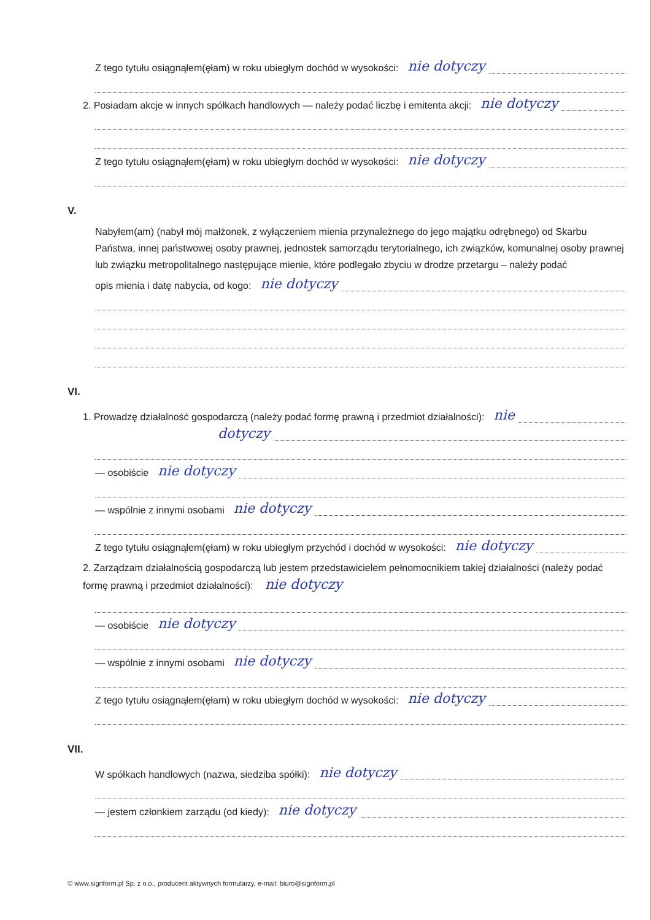Z tego tytułu osiągnąłem(ęłam) w roku ubiegłym dochód w wysokości: nie dotyczy
2. Posiadam akcje w innych spółkach handlowych — należy podać liczbę i emitenta akcji: nie dotyczy
Z tego tytułu osiągnąłem(ęłam) w roku ubiegłym dochód w wysokości: nie dotyczy
V.
Nabyłem(am) (nabył mój małżonek, z wyłączeniem mienia przynależnego do jego majątku odrębnego) od Skarbu Państwa, innej państwowej osoby prawnej, jednostek samorządu terytorialnego, ich związków, komunalnej osoby prawnej lub związku metropolitalnego następujące mienie, które podlegało zbyciu w drodze przetargu – należy podać
opis mienia i datę nabycia, od kogo: nie dotyczy
VI.
1. Prowadzę działalność gospodarczą (należy podać formę prawną i przedmiot działalności): nie
dotyczy
— osobiście nie dotyczy
— wspólnie z innymi osobami nie dotyczy
Z tego tytułu osiągnąłem(ęłam) w roku ubiegłym przychód i dochód w wysokości: nie dotyczy
2. Zarządzam działalnością gospodarczą lub jestem przedstawicielem pełnomocnikiem takiej działalności (należy podać formę prawną i przedmiot działalności): nie dotyczy
— osobiście nie dotyczy
— wspólnie z innymi osobami nie dotyczy
Z tego tytułu osiągnąłem(ęłam) w roku ubiegłym dochód w wysokości: nie dotyczy
VII.
W spółkach handlowych (nazwa, siedziba spółki): nie dotyczy
— jestem członkiem zarządu (od kiedy): nie dotyczy
© www.signform.pl Sp. z o.o., producent aktywnych formularzy, e-mail: biuro@signform.pl